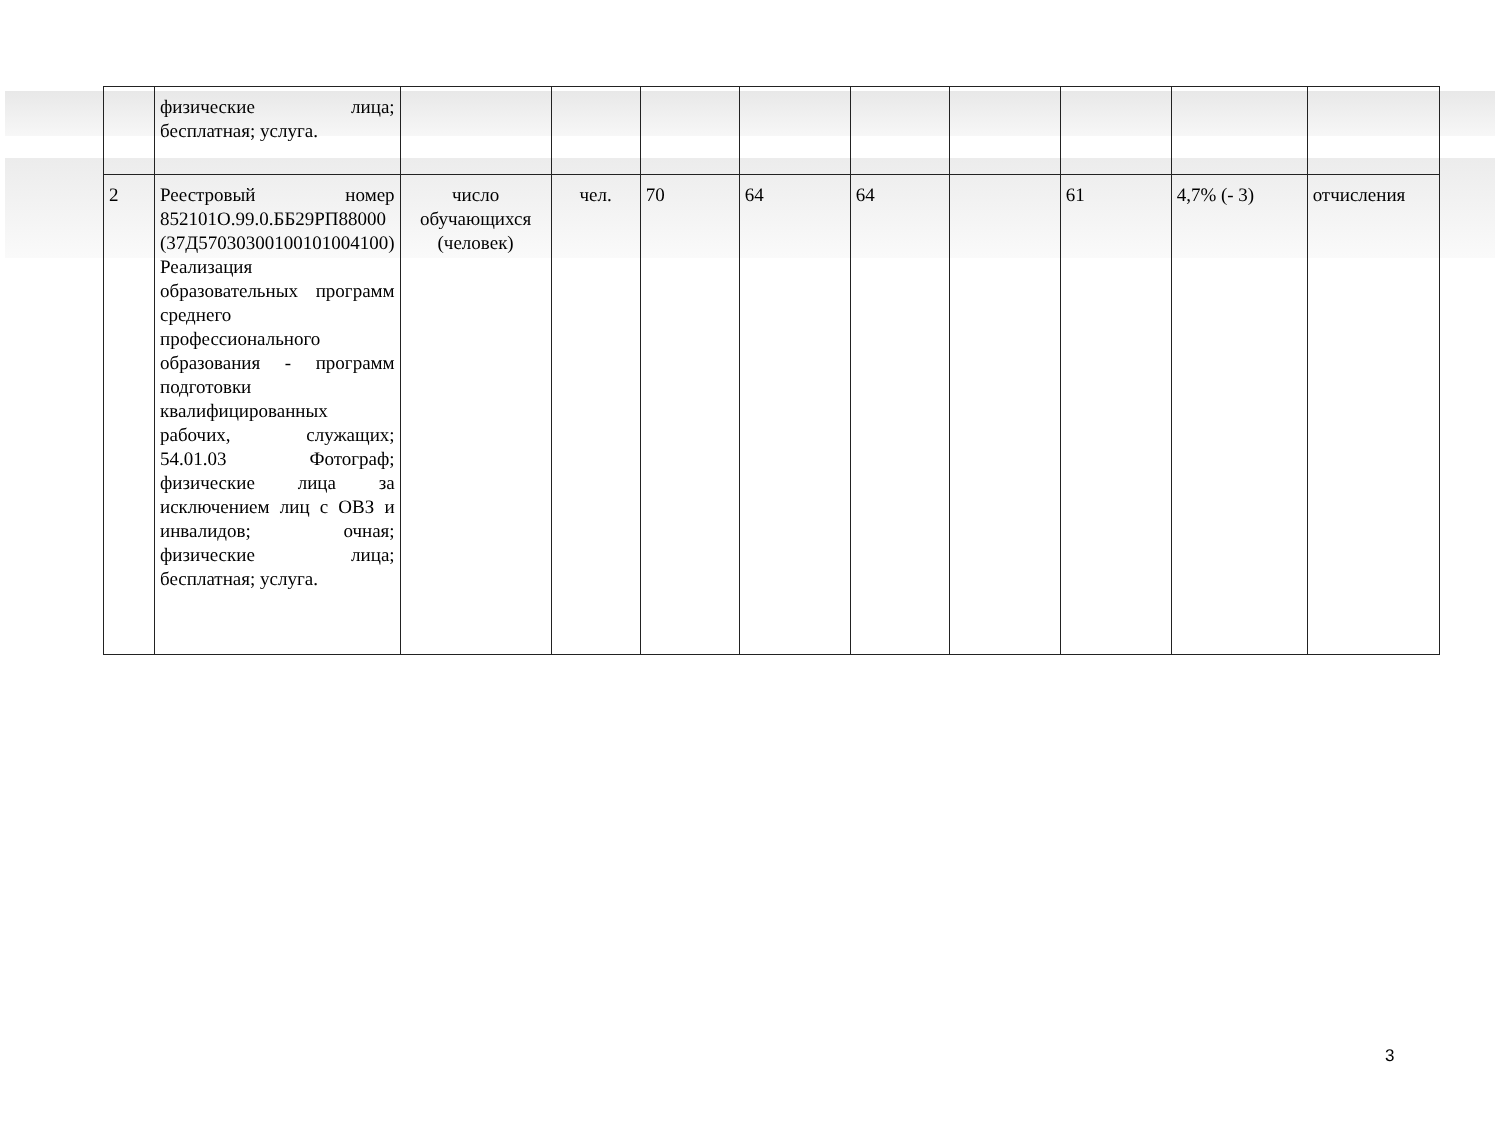| | физические лица; бесплатная; услуга. | | | | | | | | | |
| 2 | Реестровый номер 852101О.99.0.ББ29РП88000 (37Д57030300100101004100) Реализация образовательных программ среднего профессионального образования - программ подготовки квалифицированных рабочих, служащих; 54.01.03 Фотограф; физические лица за исключением лиц с ОВЗ и инвалидов; очная; физические лица; бесплатная; услуга. | число обучающихся (человек) | чел. | 70 | 64 | 64 | | 61 | 4,7% (- 3) | отчисления |
3